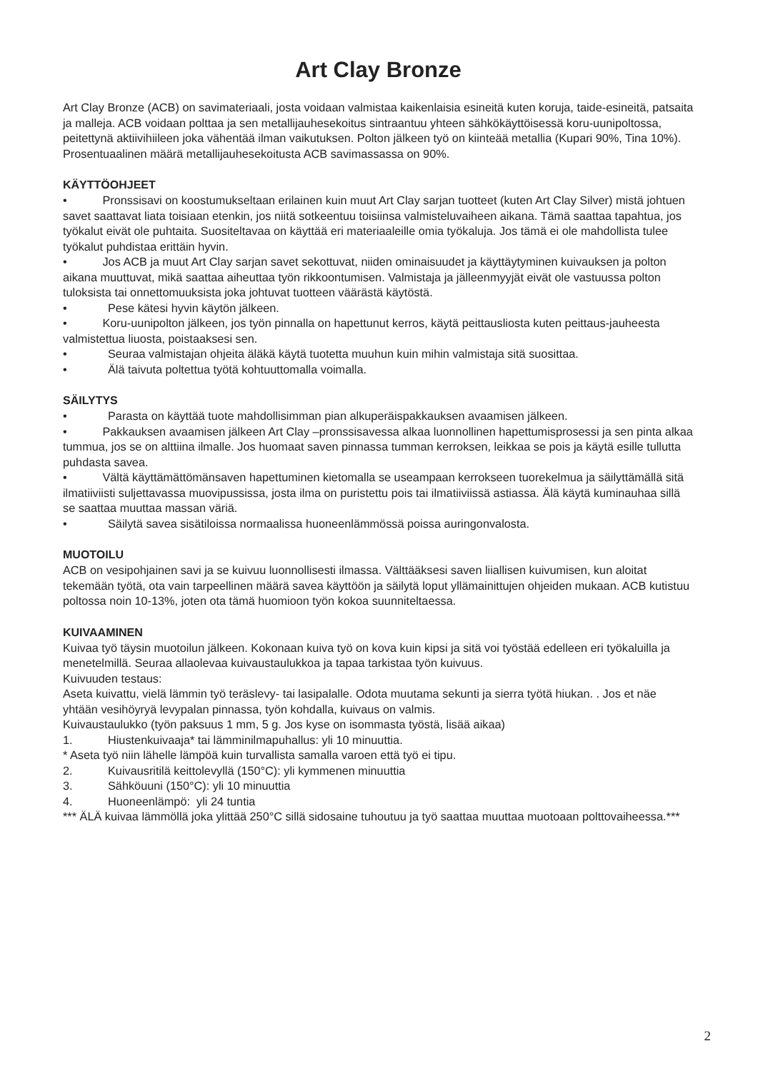Art Clay Bronze
Art Clay Bronze (ACB) on savimateriaali, josta voidaan valmistaa kaikenlaisia esineitä kuten koruja, taide-esineitä, patsaita ja malleja. ACB voidaan polttaa ja sen metallijauhesekoitus sintraantuu yhteen sähkökäyttöisessä koru-uunipoltossa, peitettynä aktiivihiileen joka vähentää ilman vaikutuksen. Polton jälkeen työ on kiinteää metallia (Kupari 90%, Tina 10%). Prosentuaalinen määrä metallijauhesekoitusta ACB savimassassa on 90%.
KÄYTTÖOHJEET
• Pronssisavi on koostumukseltaan erilainen kuin muut Art Clay sarjan tuotteet (kuten Art Clay Silver) mistä johtuen savet saattavat liata toisiaan etenkin, jos niitä sotkeentuu toisiinsa valmisteluvaiheen aikana. Tämä saattaa tapahtua, jos työkalut eivät ole puhtaita. Suositeltavaa on käyttää eri materiaaleille omia työkaluja. Jos tämä ei ole mahdollista tulee työkalut puhdistaa erittäin hyvin.
• Jos ACB ja muut Art Clay sarjan savet sekottuvat, niiden ominaisuudet ja käyttäytyminen kuivauksen ja polton aikana muuttuvat, mikä saattaa aiheuttaa työn rikkoontumisen. Valmistaja ja jälleenmyyjät eivät ole vastuussa polton tuloksista tai onnettomuuksista joka johtuvat tuotteen väärästä käytöstä.
• Pese kätesi hyvin käytön jälkeen.
• Koru-uunipolton jälkeen, jos työn pinnalla on hapettunut kerros, käytä peittausliosta kuten peittaus-jauheesta valmistettua liuosta, poistaaksesi sen.
• Seuraa valmistajan ohjeita äläkä käytä tuotetta muuhun kuin mihin valmistaja sitä suosittaa.
• Älä taivuta poltettua työtä kohtuuttomalla voimalla.
SÄILYTYS
• Parasta on käyttää tuote mahdollisimman pian alkuperäispakkauksen avaamisen jälkeen.
• Pakkauksen avaamisen jälkeen Art Clay –pronssisavessa alkaa luonnollinen hapettumisprosessi ja sen pinta alkaa tummua, jos se on alttiina ilmalle. Jos huomaat saven pinnassa tumman kerroksen, leikkaa se pois ja käytä esille tullutta puhdasta savea.
• Vältä käyttämättömänsaven hapettuminen kietomalla se useampaan kerrokseen tuorekelmua ja säilyttämällä sitä ilmatiiviisti suljettavassa muovipussissa, josta ilma on puristettu pois tai ilmatiiviissä astiassa. Älä käytä kuminauhaa sillä se saattaa muuttaa massan väriä.
• Säilytä savea sisätiloissa normaalissa huoneenlämmössä poissa auringonvalosta.
MUOTOILU
ACB on vesipohjainen savi ja se kuivuu luonnollisesti ilmassa. Välttääksesi saven liiallisen kuivumisen, kun aloitat tekemään työtä, ota vain tarpeellinen määrä savea käyttöön ja säilytä loput yllämainittujen ohjeiden mukaan. ACB kutistuu poltossa noin 10-13%, joten ota tämä huomioon työn kokoa suunniteltaessa.
KUIVAAMINEN
Kuivaa työ täysin muotoilun jälkeen. Kokonaan kuiva työ on kova kuin kipsi ja sitä voi työstää edelleen eri työkaluilla ja menetelmillä. Seuraa allaolevaa kuivaustaulukkoa ja tapaa tarkistaa työn kuivuus.
Kuivuuden testaus:
Aseta kuivattu, vielä lämmin työ teräslevy- tai lasipalalle. Odota muutama sekunti ja sierra työtä hiukan. . Jos et näe yhtään vesihöyryä levypalan pinnassa, työn kohdalla, kuivaus on valmis.
Kuivaustaulukko (työn paksuus 1 mm, 5 g. Jos kyse on isommasta työstä, lisää aikaa)
1. Hiustenkuivaaja* tai lämminilmapuhallus: yli 10 minuuttia.
* Aseta työ niin lähelle lämpöä kuin turvallista samalla varoen että työ ei tipu.
2. Kuivausritilä keittolevyllä (150°C): yli kymmenen minuuttia
3. Sähköuuni (150°C): yli 10 minuuttia
4. Huoneenlämpö: yli 24 tuntia
*** ÄLÄ kuivaa lämmöllä joka ylittää 250°C sillä sidosaine tuhoutuu ja työ saattaa muuttaa muotoaan polttovaiheessa.***
2